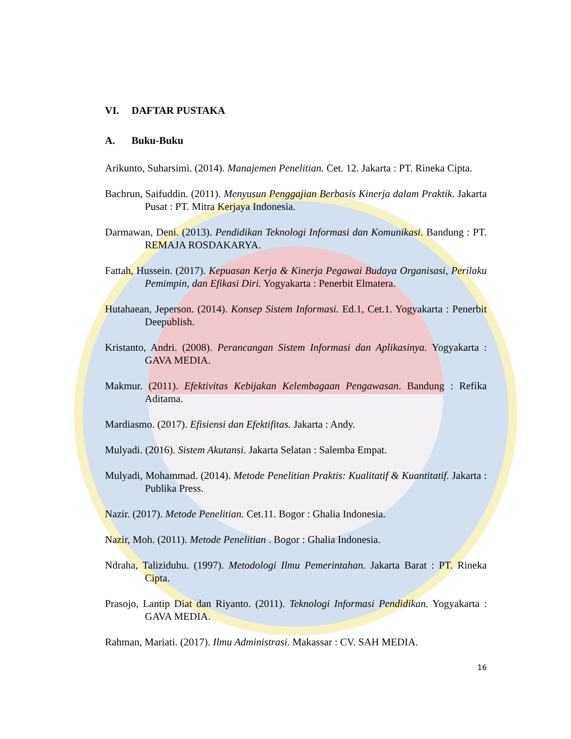VI. DAFTAR PUSTAKA
A. Buku-Buku
Arikunto, Suharsimi. (2014). Manajemen Penelitian. Cet. 12. Jakarta : PT. Rineka Cipta.
Bachrun, Saifuddin. (2011). Menyusun Penggajian Berbasis Kinerja dalam Praktik. Jakarta Pusat : PT. Mitra Kerjaya Indonesia.
Darmawan, Deni. (2013). Pendidikan Teknologi Informasi dan Komunikasi. Bandung : PT. REMAJA ROSDAKARYA.
Fattah, Hussein. (2017). Kepuasan Kerja & Kinerja Pegawai Budaya Organisasi, Perilaku Pemimpin, dan Efikasi Diri. Yogyakarta : Penerbit Elmatera.
Hutahaean, Jeperson. (2014). Konsep Sistem Informasi. Ed.1, Cet.1. Yogyakarta : Penerbit Deepublish.
Kristanto, Andri. (2008). Perancangan Sistem Informasi dan Aplikasinya. Yogyakarta : GAVA MEDIA.
Makmur. (2011). Efektivitas Kebijakan Kelembagaan Pengawasan. Bandung : Refika Aditama.
Mardiasmo. (2017). Efisiensi dan Efektifitas. Jakarta : Andy.
Mulyadi. (2016). Sistem Akutansi. Jakarta Selatan : Salemba Empat.
Mulyadi, Mohammad. (2014). Metode Penelitian Praktis: Kualitatif & Kuantitatif. Jakarta : Publika Press.
Nazir. (2017). Metode Penelitian. Cet.11. Bogor : Ghalia Indonesia.
Nazir, Moh. (2011). Metode Penelitian . Bogor : Ghalia Indonesia.
Ndraha, Taliziduhu. (1997). Metodologi Ilmu Pemerintahan. Jakarta Barat : PT. Rineka Cipta.
Prasojo, Lantip Diat dan Riyanto. (2011). Teknologi Informasi Pendidikan. Yogyakarta : GAVA MEDIA.
Rahman, Mariati. (2017). Ilmu Administrasi. Makassar : CV. SAH MEDIA.
16